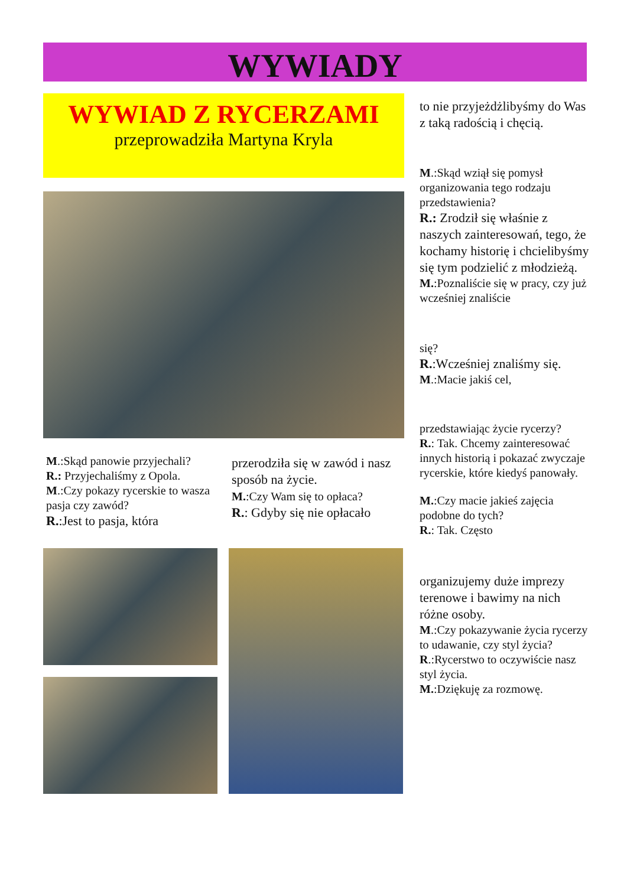WYWIADY
WYWIAD Z RYCERZAMI
przeprowadziła Martyna Kryla
M.:Skąd panowie przyjechali?
R.: Przyjechaliśmy z Opola.
M.:Czy pokazy rycerskie to wasza pasja czy zawód?
R.:Jest to pasja, która
przerodziła się w zawód i nasz sposób na życie.
M.:Czy Wam się to opłaca?
R.: Gdyby się nie opłacało
to nie przyjeżdżlibyśmy do Was z taką radością i chęcią.
M.:Skąd wziął się pomysł organizowania tego rodzaju przedstawienia?
R.: Zrodził się właśnie z naszych zainteresowań, tego, że kochamy historię i chcielibyśmy się tym podzielić z młodzieżą.
M.:Poznaliście się w pracy, czy już wcześniej znaliście
się?
R.:Wcześniej znaliśmy się.
M.:Macie jakiś cel,
przedstawiając życie rycerzy?
R.: Tak. Chcemy zainteresować innych historią i pokazać zwyczaje rycerskie, które kiedyś panowały.
M.:Czy macie jakieś zajęcia podobne do tych?
R.: Tak. Często
organizujemy duże imprezy terenowe i bawimy na nich różne osoby.
M.:Czy pokazywanie życia rycerzy to udawanie, czy styl życia?
R.:Rycerstwo to oczywiście nasz styl życia.
M.:Dziękuję za rozmowę.